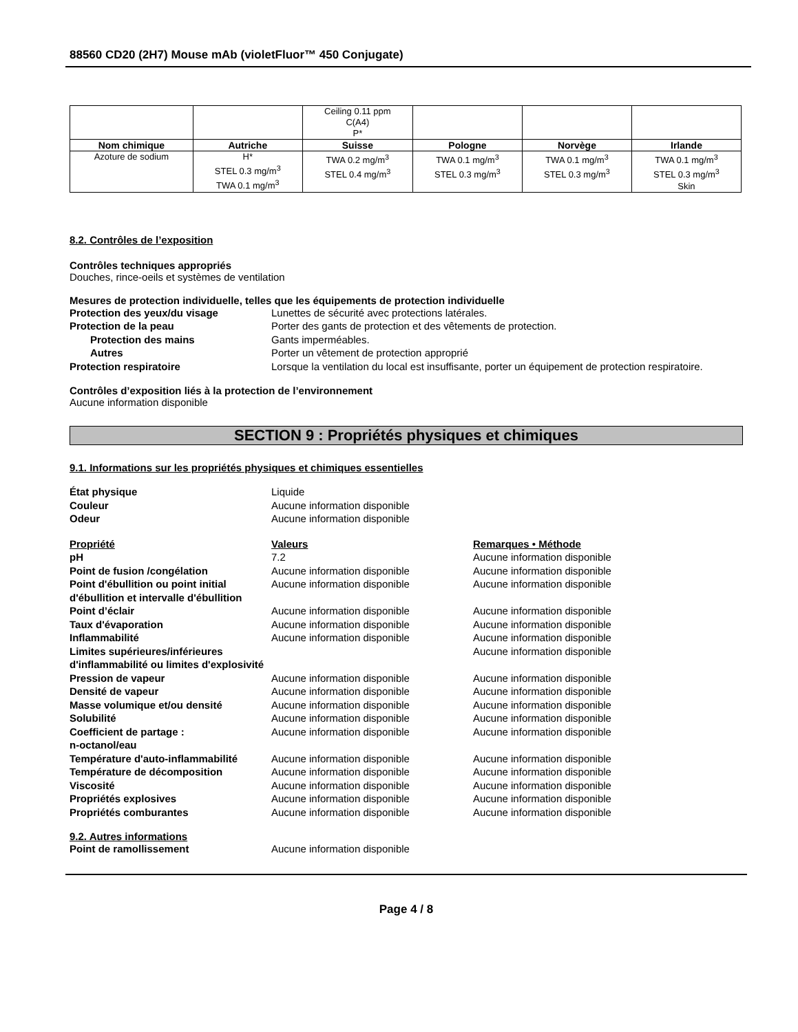88560 CD20 (2H7) Mouse mAb (violetFluor™ 450 Conjugate)
| | | Ceiling 0.11 ppm C(A4) P* | | | |
| Nom chimique | Autriche | Suisse | Pologne | Norvège | Irlande |
| Azoture de sodium | H* STEL 0.3 mg/m<sup>3</sup> TWA 0.1 mg/m<sup>3</sup> | TWA 0.2 mg/m<sup>3</sup> STEL 0.4 mg/m<sup>3</sup> | TWA 0.1 mg/m<sup>3</sup> STEL 0.3 mg/m<sup>3</sup> | TWA 0.1 mg/m<sup>3</sup> STEL 0.3 mg/m<sup>3</sup> | TWA 0.1 mg/m<sup>3</sup> STEL 0.3 mg/m<sup>3</sup> Skin |
8.2. Contrôles de l’exposition
Contrôles techniques appropriés
Douches, rince-oeils et systèmes de ventilation
Mesures de protection individuelle, telles que les équipements de protection individuelle
Protection des yeux/du visage Lunettes de sécurité avec protections latérales.
Protection de la peau Porter des gants de protection et des vêtements de protection.
Protection des mains Gants imperméables.
Autres Porter un vêtement de protection approprié
Protection respiratoire Lorsque la ventilation du local est insuffisante, porter un équipement de protection respiratoire.
Contrôles d’exposition liés à la protection de l’environnement
Aucune information disponible
SECTION 9 : Propriétés physiques et chimiques
9.1. Informations sur les propriétés physiques et chimiques essentielles
État physique Liquide
Couleur Aucune information disponible
Odeur Aucune information disponible
Propriété Valeurs Remarques • Méthode
pH 7.2 Aucune information disponible
Point de fusion /congélation Aucune information disponible Aucune information disponible
Point d'ébullition ou point initial d'ébullition et intervalle d'ébullition
Aucune information disponible Aucune information disponible
Point d’éclair Aucune information disponible Aucune information disponible
Taux d'évaporation Aucune information disponible Aucune information disponible
Inflammabilité Aucune information disponible Aucune information disponible
Limites supérieures/inférieures d'inflammabilité ou limites d'explosivité
Aucune information disponible
Pression de vapeur Aucune information disponible Aucune information disponible
Densité de vapeur Aucune information disponible Aucune information disponible
Masse volumique et/ou densité Aucune information disponible Aucune information disponible
Solubilité Aucune information disponible Aucune information disponible
Coefficient de partage :
n-octanol/eau
Aucune information disponible Aucune information disponible
Température d'auto-inflammabilité
Aucune information disponible Aucune information disponible
Température de décomposition Aucune information disponible Aucune information disponible
Viscosité Aucune information disponible Aucune information disponible
Propriétés explosives Aucune information disponible Aucune information disponible
Propriétés comburantes Aucune information disponible Aucune information disponible
9.2. Autres informations
Point de ramollissement Aucune information disponible
Page 4 / 8